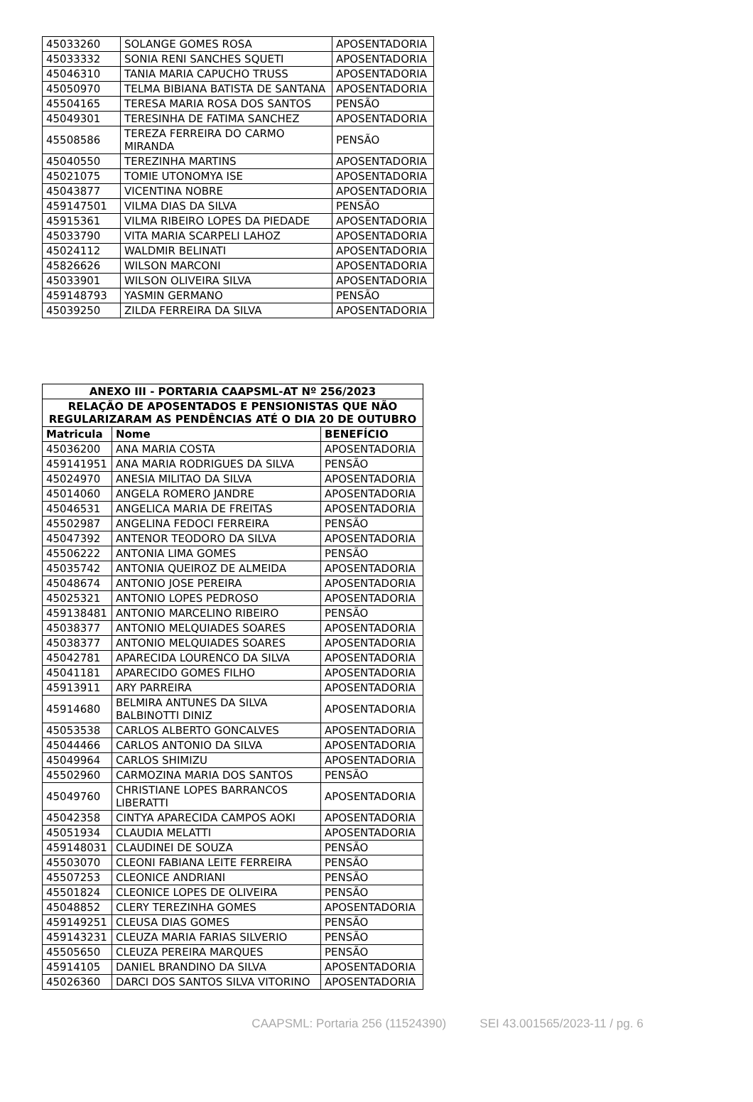| 45033260 | SOLANGE GOMES ROSA | APOSENTADORIA |
| 45033332 | SONIA RENI SANCHES SQUETI | APOSENTADORIA |
| 45046310 | TANIA MARIA CAPUCHO TRUSS | APOSENTADORIA |
| 45050970 | TELMA BIBIANA BATISTA DE SANTANA | APOSENTADORIA |
| 45504165 | TERESA MARIA ROSA DOS SANTOS | PENSÃO |
| 45049301 | TERESINHA DE FATIMA SANCHEZ | APOSENTADORIA |
| 45508586 | TEREZA FERREIRA DO CARMO MIRANDA | PENSÃO |
| 45040550 | TEREZINHA MARTINS | APOSENTADORIA |
| 45021075 | TOMIE UTONOMYA ISE | APOSENTADORIA |
| 45043877 | VICENTINA NOBRE | APOSENTADORIA |
| 459147501 | VILMA DIAS DA SILVA | PENSÃO |
| 45915361 | VILMA RIBEIRO LOPES DA PIEDADE | APOSENTADORIA |
| 45033790 | VITA MARIA SCARPELI LAHOZ | APOSENTADORIA |
| 45024112 | WALDMIR BELINATI | APOSENTADORIA |
| 45826626 | WILSON MARCONI | APOSENTADORIA |
| 45033901 | WILSON OLIVEIRA SILVA | APOSENTADORIA |
| 459148793 | YASMIN GERMANO | PENSÃO |
| 45039250 | ZILDA FERREIRA DA SILVA | APOSENTADORIA |
| ANEXO III - PORTARIA CAAPSML-AT Nº 256/2023 | | |
| --- | --- | --- |
| RELAÇÃO DE APOSENTADOS E PENSIONISTAS QUE NÃO REGULARIZARAM AS PENDÊNCIAS ATÉ O DIA 20 DE OUTUBRO | | |
| Matricula | Nome | BENEFÍCIO |
| 45036200 | ANA MARIA COSTA | APOSENTADORIA |
| 459141951 | ANA MARIA RODRIGUES DA SILVA | PENSÃO |
| 45024970 | ANESIA MILITAO DA SILVA | APOSENTADORIA |
| 45014060 | ANGELA ROMERO JANDRE | APOSENTADORIA |
| 45046531 | ANGELICA MARIA DE FREITAS | APOSENTADORIA |
| 45502987 | ANGELINA FEDOCI FERREIRA | PENSÃO |
| 45047392 | ANTENOR TEODORO DA SILVA | APOSENTADORIA |
| 45506222 | ANTONIA LIMA GOMES | PENSÃO |
| 45035742 | ANTONIA QUEIROZ DE ALMEIDA | APOSENTADORIA |
| 45048674 | ANTONIO JOSE PEREIRA | APOSENTADORIA |
| 45025321 | ANTONIO LOPES PEDROSO | APOSENTADORIA |
| 459138481 | ANTONIO MARCELINO RIBEIRO | PENSÃO |
| 45038377 | ANTONIO MELQUIADES SOARES | APOSENTADORIA |
| 45038377 | ANTONIO MELQUIADES SOARES | APOSENTADORIA |
| 45042781 | APARECIDA LOURENCO DA SILVA | APOSENTADORIA |
| 45041181 | APARECIDO GOMES FILHO | APOSENTADORIA |
| 45913911 | ARY PARREIRA | APOSENTADORIA |
| 45914680 | BELMIRA ANTUNES DA SILVA BALBINOTTI DINIZ | APOSENTADORIA |
| 45053538 | CARLOS ALBERTO GONCALVES | APOSENTADORIA |
| 45044466 | CARLOS ANTONIO DA SILVA | APOSENTADORIA |
| 45049964 | CARLOS SHIMIZU | APOSENTADORIA |
| 45502960 | CARMOZINA MARIA DOS SANTOS | PENSÃO |
| 45049760 | CHRISTIANE LOPES BARRANCOS LIBERATTI | APOSENTADORIA |
| 45042358 | CINTYA APARECIDA CAMPOS AOKI | APOSENTADORIA |
| 45051934 | CLAUDIA MELATTI | APOSENTADORIA |
| 459148031 | CLAUDINEI DE SOUZA | PENSÃO |
| 45503070 | CLEONI FABIANA LEITE FERREIRA | PENSÃO |
| 45507253 | CLEONICE ANDRIANI | PENSÃO |
| 45501824 | CLEONICE LOPES DE OLIVEIRA | PENSÃO |
| 45048852 | CLERY TEREZINHA GOMES | APOSENTADORIA |
| 459149251 | CLEUSA DIAS GOMES | PENSÃO |
| 459143231 | CLEUZA MARIA FARIAS SILVERIO | PENSÃO |
| 45505650 | CLEUZA PEREIRA MARQUES | PENSÃO |
| 45914105 | DANIEL BRANDINO DA SILVA | APOSENTADORIA |
| 45026360 | DARCI DOS SANTOS SILVA VITORINO | APOSENTADORIA |
CAAPSML: Portaria 256 (11524390) SEI 43.001565/2023-11 / pg. 6